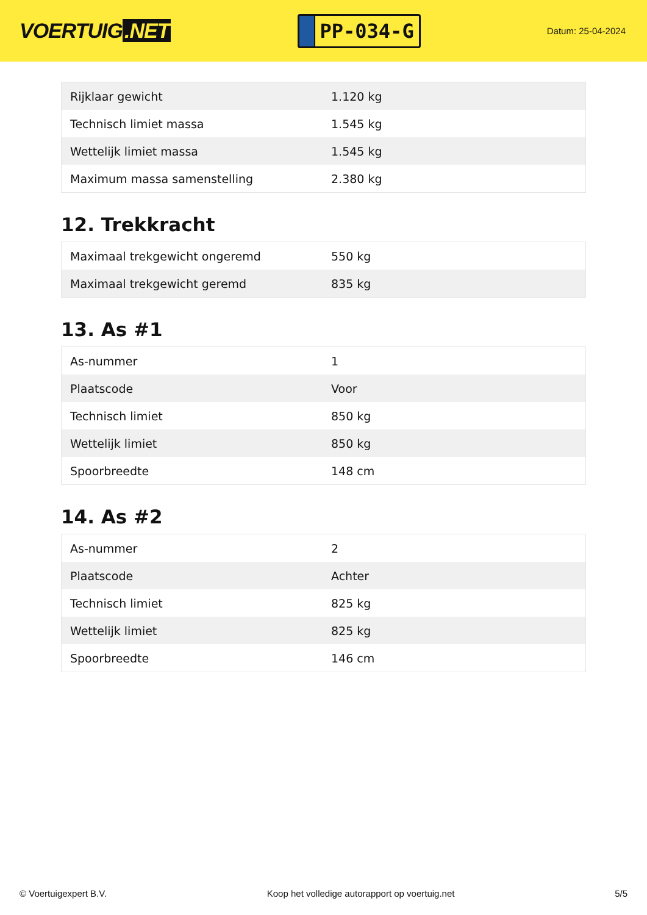VOERTUIG.NET
PP-034-G
Datum: 25-04-2024
| Rijklaar gewicht | 1.120 kg |
| Technisch limiet massa | 1.545 kg |
| Wettelijk limiet massa | 1.545 kg |
| Maximum massa samenstelling | 2.380 kg |
12. Trekkracht
| Maximaal trekgewicht ongeremd | 550 kg |
| Maximaal trekgewicht geremd | 835 kg |
13. As #1
| As-nummer | 1 |
| Plaatscode | Voor |
| Technisch limiet | 850 kg |
| Wettelijk limiet | 850 kg |
| Spoorbreedte | 148 cm |
14. As #2
| As-nummer | 2 |
| Plaatscode | Achter |
| Technisch limiet | 825 kg |
| Wettelijk limiet | 825 kg |
| Spoorbreedte | 146 cm |
© Voertuigexpert B.V. Koop het volledige autorapport op voertuig.net 5/5